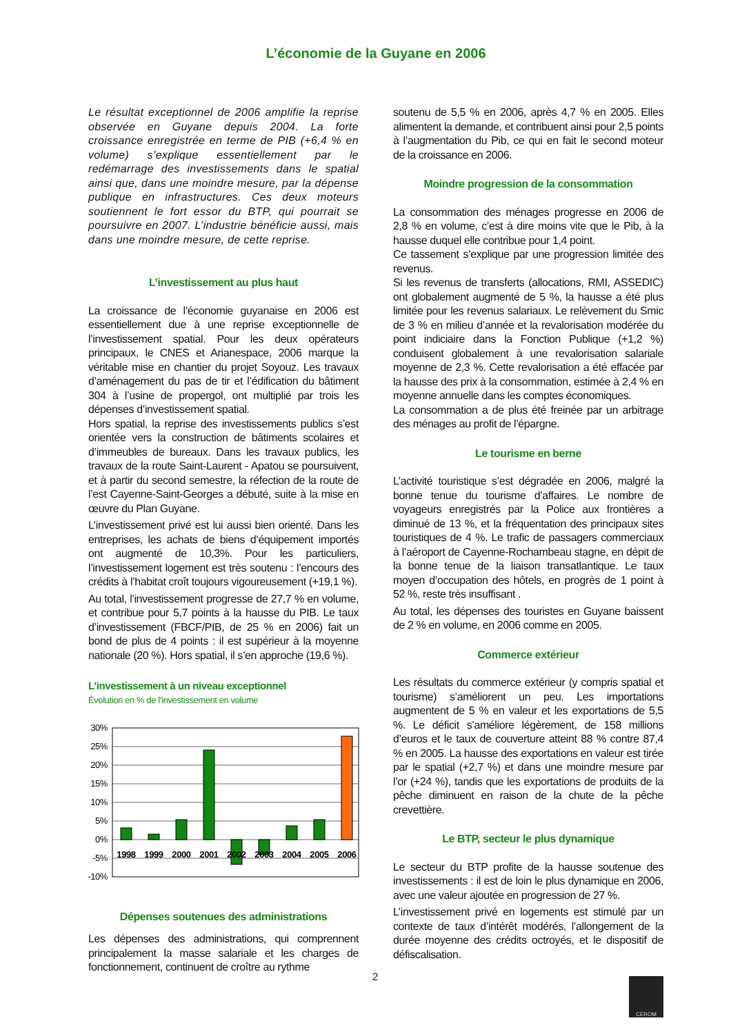L’économie de la Guyane en 2006
Le résultat exceptionnel de 2006 amplifie la reprise observée en Guyane depuis 2004. La forte croissance enregistrée en terme de PIB (+6,4 % en volume) s’explique essentiellement par le redémarrage des investissements dans le spatial ainsi que, dans une moindre mesure, par la dépense publique en infrastructures. Ces deux moteurs soutiennent le fort essor du BTP, qui pourrait se poursuivre en 2007. L’industrie bénéficie aussi, mais dans une moindre mesure, de cette reprise.
L’investissement au plus haut
La croissance de l’économie guyanaise en 2006 est essentiellement due à une reprise exceptionnelle de l’investissement spatial. Pour les deux opérateurs principaux, le CNES et Arianespace, 2006 marque la véritable mise en chantier du projet Soyouz. Les travaux d’aménagement du pas de tir et l’édification du bâtiment 304 à l’usine de propergol, ont multiplié par trois les dépenses d’investissement spatial.
Hors spatial, la reprise des investissements publics s’est orientée vers la construction de bâtiments scolaires et d’immeubles de bureaux. Dans les travaux publics, les travaux de la route Saint-Laurent - Apatou se poursuivent, et à partir du second semestre, la réfection de la route de l’est Cayenne-Saint-Georges a débuté, suite à la mise en œuvre du Plan Guyane.
L’investissement privé est lui aussi bien orienté. Dans les entreprises, les achats de biens d’équipement importés ont augmenté de 10,3%. Pour les particuliers, l’investissement logement est très soutenu : l’encours des crédits à l’habitat croît toujours vigoureusement (+19,1 %).
Au total, l’investissement progresse de 27,7 % en volume, et contribue pour 5,7 points à la hausse du PIB. Le taux d’investissement (FBCF/PIB, de 25 % en 2006) fait un bond de plus de 4 points : il est supérieur à la moyenne nationale (20 %). Hors spatial, il s’en approche (19,6 %).
L’investissement à un niveau exceptionnel
Évolution en % de l’investissement en volume
30%
25%
20%
15%
10%
5%
0%
-5%
-10%
1998
1999
2000
2001
2002
2003
2004
2005
2006
Dépenses soutenues des administrations
Les dépenses des administrations, qui comprennent principalement la masse salariale et les charges de fonctionnement, continuent de croître au rythme
soutenu de 5,5 % en 2006, après 4,7 % en 2005. Elles alimentent la demande, et contribuent ainsi pour 2,5 points à l’augmentation du Pib, ce qui en fait le second moteur de la croissance en 2006.
Moindre progression de la consommation
La consommation des ménages progresse en 2006 de 2,8 % en volume, c’est à dire moins vite que le Pib, à la hausse duquel elle contribue pour 1,4 point.
Ce tassement s’explique par une progression limitée des revenus.
Si les revenus de transferts (allocations, RMI, ASSEDIC) ont globalement augmenté de 5 %, la hausse a été plus limitée pour les revenus salariaux. Le relèvement du Smic de 3 % en milieu d’année et la revalorisation modérée du point indiciaire dans la Fonction Publique (+1,2 %) conduisent globalement à une revalorisation salariale moyenne de 2,3 %. Cette revalorisation a été effacée par la hausse des prix à la consommation, estimée à 2,4 % en moyenne annuelle dans les comptes économiques.
La consommation a de plus été freinée par un arbitrage des ménages au profit de l’épargne.
Le tourisme en berne
L’activité touristique s’est dégradée en 2006, malgré la bonne tenue du tourisme d’affaires. Le nombre de voyageurs enregistrés par la Police aux frontières a diminué de 13 %, et la fréquentation des principaux sites touristiques de 4 %. Le trafic de passagers commerciaux à l’aéroport de Cayenne-Rochambeau stagne, en dépit de la bonne tenue de la liaison transatlantique. Le taux moyen d’occupation des hôtels, en progrès de 1 point à 52 %, reste très insuffisant .
Au total, les dépenses des touristes en Guyane baissent de 2 % en volume, en 2006 comme en 2005.
Commerce extérieur
Les résultats du commerce extérieur (y compris spatial et tourisme) s’améliorent un peu. Les importations augmentent de 5 % en valeur et les exportations de 5,5 %. Le déficit s’améliore légèrement, de 158 millions d’euros et le taux de couverture atteint 88 % contre 87,4 % en 2005. La hausse des exportations en valeur est tirée par le spatial (+2,7 %) et dans une moindre mesure par l’or (+24 %), tandis que les exportations de produits de la pêche diminuent en raison de la chute de la pêche crevettière.
Le BTP, secteur le plus dynamique
Le secteur du BTP profite de la hausse soutenue des investissements : il est de loin le plus dynamique en 2006, avec une valeur ajoutée en progression de 27 %.
L’investissement privé en logements est stimulé par un contexte de taux d’intérêt modérés, l’allongement de la durée moyenne des crédits octroyés, et le dispositif de défiscalisation.
2 CEROM